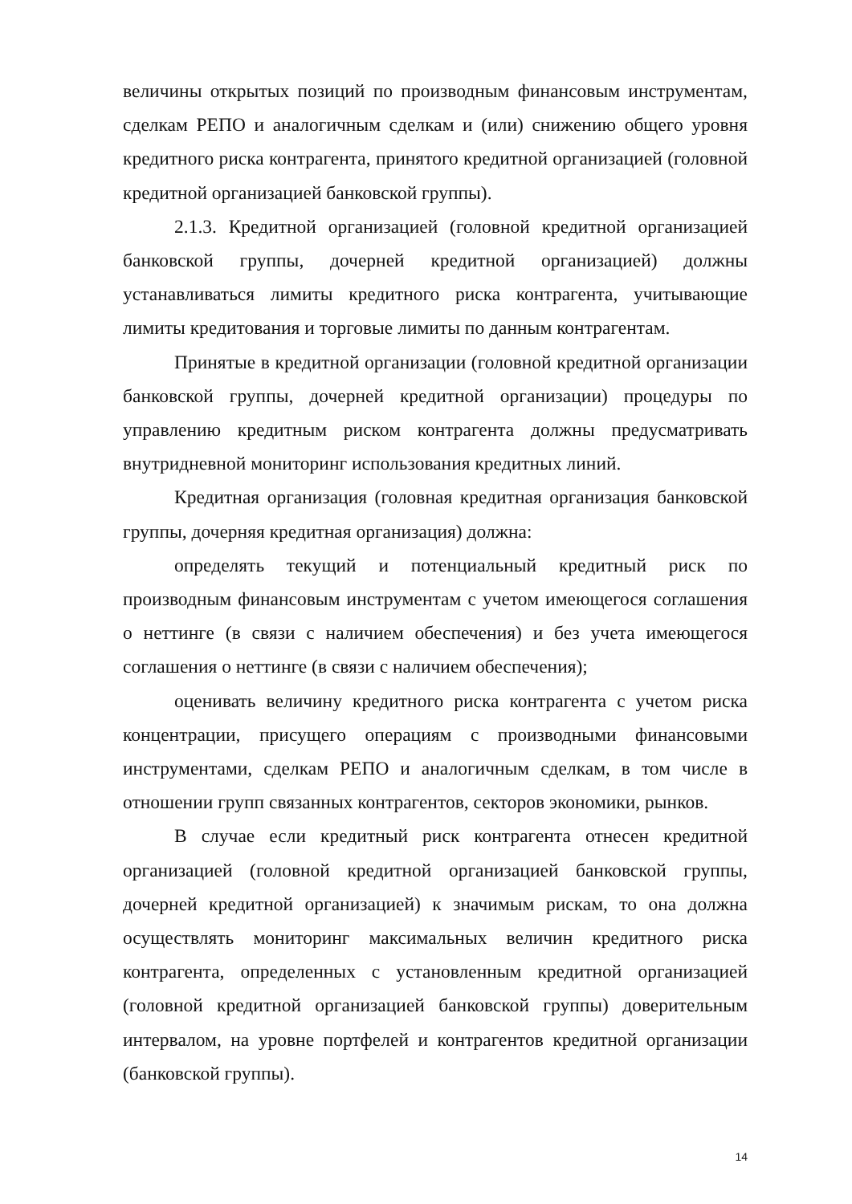величины открытых позиций по производным финансовым инструментам, сделкам РЕПО и аналогичным сделкам и (или) снижению общего уровня кредитного риска контрагента, принятого кредитной организацией (головной кредитной организацией банковской группы).
2.1.3. Кредитной организацией (головной кредитной организацией банковской группы, дочерней кредитной организацией) должны устанавливаться лимиты кредитного риска контрагента, учитывающие лимиты кредитования и торговые лимиты по данным контрагентам.
Принятые в кредитной организации (головной кредитной организации банковской группы, дочерней кредитной организации) процедуры по управлению кредитным риском контрагента должны предусматривать внутридневной мониторинг использования кредитных линий.
Кредитная организация (головная кредитная организация банковской группы, дочерняя кредитная организация) должна:
определять текущий и потенциальный кредитный риск по производным финансовым инструментам с учетом имеющегося соглашения о неттинге (в связи с наличием обеспечения) и без учета имеющегося соглашения о неттинге (в связи с наличием обеспечения);
оценивать величину кредитного риска контрагента с учетом риска концентрации, присущего операциям с производными финансовыми инструментами, сделкам РЕПО и аналогичным сделкам, в том числе в отношении групп связанных контрагентов, секторов экономики, рынков.
В случае если кредитный риск контрагента отнесен кредитной организацией (головной кредитной организацией банковской группы, дочерней кредитной организацией) к значимым рискам, то она должна осуществлять мониторинг максимальных величин кредитного риска контрагента, определенных с установленным кредитной организацией (головной кредитной организацией банковской группы) доверительным интервалом, на уровне портфелей и контрагентов кредитной организации (банковской группы).
14